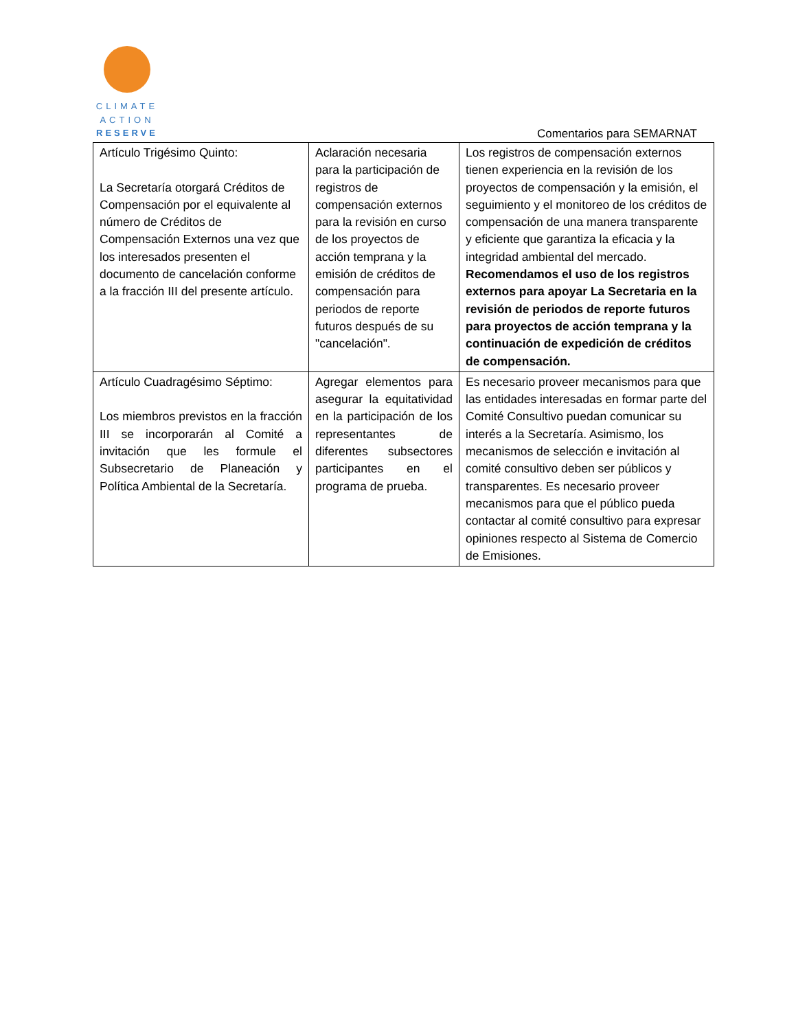CLIMATE
ACTION
RESERVE
Comentarios para SEMARNAT
| Artículo Trigésimo Quinto: La Secretaría otorgará Créditos de Compensación por el equivalente al número de Créditos de Compensación Externos una vez que los interesados presenten el documento de cancelación conforme a la fracción III del presente artículo. | Aclaración necesaria para la participación de registros de compensación externos para la revisión en curso de los proyectos de acción temprana y la emisión de créditos de compensación para periodos de reporte futuros después de su "cancelación". | Los registros de compensación externos tienen experiencia en la revisión de los proyectos de compensación y la emisión, el seguimiento y el monitoreo de los créditos de compensación de una manera transparente y eficiente que garantiza la eficacia y la integridad ambiental del mercado. Recomendamos el uso de los registros externos para apoyar La Secretaria en la revisión de periodos de reporte futuros para proyectos de acción temprana y la continuación de expedición de créditos de compensación. |
| Artículo Cuadragésimo Séptimo: Los miembros previstos en la fracción III se incorporarán al Comité a invitación que les formule el Subsecretario de Planeación y Política Ambiental de la Secretaría. | Agregar elementos para asegurar la equitatividad en la participación de los representantes de diferentes subsectores participantes en el programa de prueba. | Es necesario proveer mecanismos para que las entidades interesadas en formar parte del Comité Consultivo puedan comunicar su interés a la Secretaría. Asimismo, los mecanismos de selección e invitación al comité consultivo deben ser públicos y transparentes. Es necesario proveer mecanismos para que el público pueda contactar al comité consultivo para expresar opiniones respecto al Sistema de Comercio de Emisiones. |